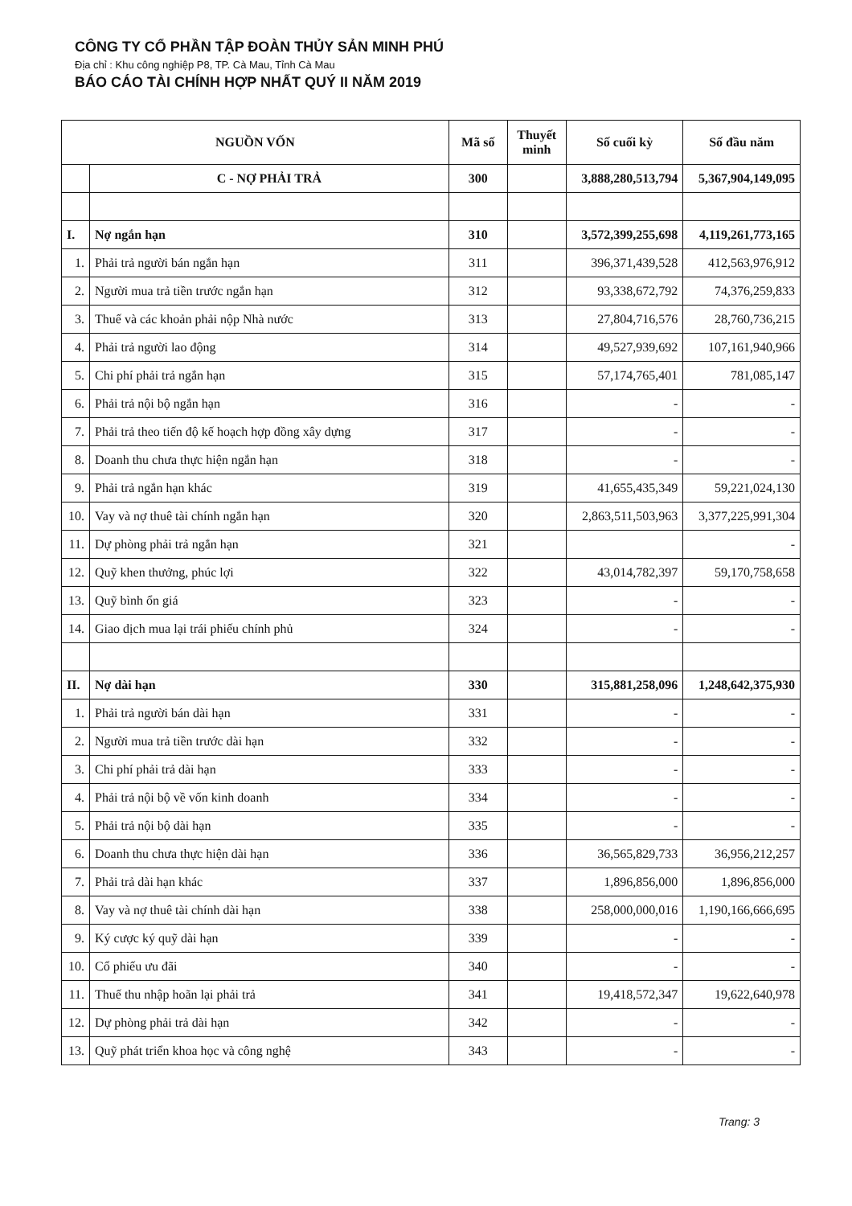CÔNG TY CỔ PHẦN TẬP ĐOÀN THỦY SẢN MINH PHÚ
Địa chỉ : Khu công nghiệp P8, TP. Cà Mau, Tỉnh Cà Mau
BÁO CÁO TÀI CHÍNH HỢP NHẤT QUÝ II NĂM 2019
| NGUỒN VỐN | | Mã số | Thuyết minh | Số cuối kỳ | Số đầu năm |
| --- | --- | --- | --- | --- | --- |
| | C - NỢ PHẢI TRẢ | 300 | | 3,888,280,513,794 | 5,367,904,149,095 |
| I. | Nợ ngắn hạn | 310 | | 3,572,399,255,698 | 4,119,261,773,165 |
| 1. | Phải trả người bán ngắn hạn | 311 | | 396,371,439,528 | 412,563,976,912 |
| 2. | Người mua trả tiền trước ngắn hạn | 312 | | 93,338,672,792 | 74,376,259,833 |
| 3. | Thuế và các khoản phải nộp Nhà nước | 313 | | 27,804,716,576 | 28,760,736,215 |
| 4. | Phải trả người lao động | 314 | | 49,527,939,692 | 107,161,940,966 |
| 5. | Chi phí phải trả ngắn hạn | 315 | | 57,174,765,401 | 781,085,147 |
| 6. | Phải trả nội bộ ngắn hạn | 316 | | - | - |
| 7. | Phải trả theo tiến độ kế hoạch hợp đồng xây dựng | 317 | | - | - |
| 8. | Doanh thu chưa thực hiện ngắn hạn | 318 | | - | - |
| 9. | Phải trả ngắn hạn khác | 319 | | 41,655,435,349 | 59,221,024,130 |
| 10. | Vay và nợ thuê tài chính ngắn hạn | 320 | | 2,863,511,503,963 | 3,377,225,991,304 |
| 11. | Dự phòng phải trả ngắn hạn | 321 | | | - |
| 12. | Quỹ khen thưởng, phúc lợi | 322 | | 43,014,782,397 | 59,170,758,658 |
| 13. | Quỹ bình ổn giá | 323 | | - | - |
| 14. | Giao dịch mua lại trái phiếu chính phủ | 324 | | - | - |
| II. | Nợ dài hạn | 330 | | 315,881,258,096 | 1,248,642,375,930 |
| 1. | Phải trả người bán dài hạn | 331 | | - | - |
| 2. | Người mua trả tiền trước dài hạn | 332 | | - | - |
| 3. | Chi phí phải trả dài hạn | 333 | | - | - |
| 4. | Phải trả nội bộ về vốn kinh doanh | 334 | | - | - |
| 5. | Phải trả nội bộ dài hạn | 335 | | - | - |
| 6. | Doanh thu chưa thực hiện dài hạn | 336 | | 36,565,829,733 | 36,956,212,257 |
| 7. | Phải trả dài hạn khác | 337 | | 1,896,856,000 | 1,896,856,000 |
| 8. | Vay và nợ thuê tài chính dài hạn | 338 | | 258,000,000,016 | 1,190,166,666,695 |
| 9. | Ký cược ký quỹ dài hạn | 339 | | - | - |
| 10. | Cổ phiếu ưu đãi | 340 | | - | - |
| 11. | Thuế thu nhập hoãn lại phải trả | 341 | | 19,418,572,347 | 19,622,640,978 |
| 12. | Dự phòng phải trả dài hạn | 342 | | - | - |
| 13. | Quỹ phát triển khoa học và công nghệ | 343 | | - | - |
Trang: 3